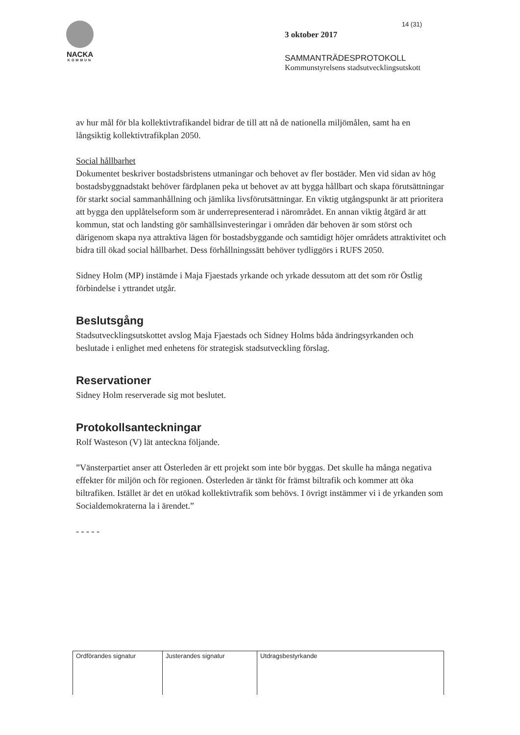NACKA
KOMMUN
14 (31)
3 oktober 2017
SAMMANTRÄDESPROTOKOLL
Kommunstyrelsens stadsutvecklingsutskott
av hur mål för bla kollektivtrafikandel bidrar de till att nå de nationella miljömålen, samt ha en långsiktig kollektivtrafikplan 2050.
Social hållbarhet
Dokumentet beskriver bostadsbristens utmaningar och behovet av fler bostäder. Men vid sidan av hög bostadsbyggnadstakt behöver färdplanen peka ut behovet av att bygga hållbart och skapa förutsättningar för starkt social sammanhållning och jämlika livsförutsättningar. En viktig utgångspunkt är att prioritera att bygga den upplåtelseform som är underrepresenterad i närområdet. En annan viktig åtgärd är att kommun, stat och landsting gör samhällsinvesteringar i områden där behoven är som störst och därigenom skapa nya attraktiva lägen för bostadsbyggande och samtidigt höjer områdets attraktivitet och bidra till ökad social hållbarhet. Dess förhållningssätt behöver tydliggörs i RUFS 2050.
Sidney Holm (MP) instämde i Maja Fjaestads yrkande och yrkade dessutom att det som rör Östlig förbindelse i yttrandet utgår.
Beslutsgång
Stadsutvecklingsutskottet avslog Maja Fjaestads och Sidney Holms båda ändringsyrkanden och beslutade i enlighet med enhetens för strategisk stadsutveckling förslag.
Reservationer
Sidney Holm reserverade sig mot beslutet.
Protokollsanteckningar
Rolf Wasteson (V) lät anteckna följande.
”Vänsterpartiet anser att Österleden är ett projekt som inte bör byggas. Det skulle ha många negativa effekter för miljön och för regionen. Österleden är tänkt för främst biltrafik och kommer att öka biltrafiken. Istället är det en utökad kollektivtrafik som behövs. I övrigt instämmer vi i de yrkanden som Socialdemokraterna la i ärendet.”
- - - - -
| Ordförandes signatur | Justerandes signatur | Utdragsbestyrkande |